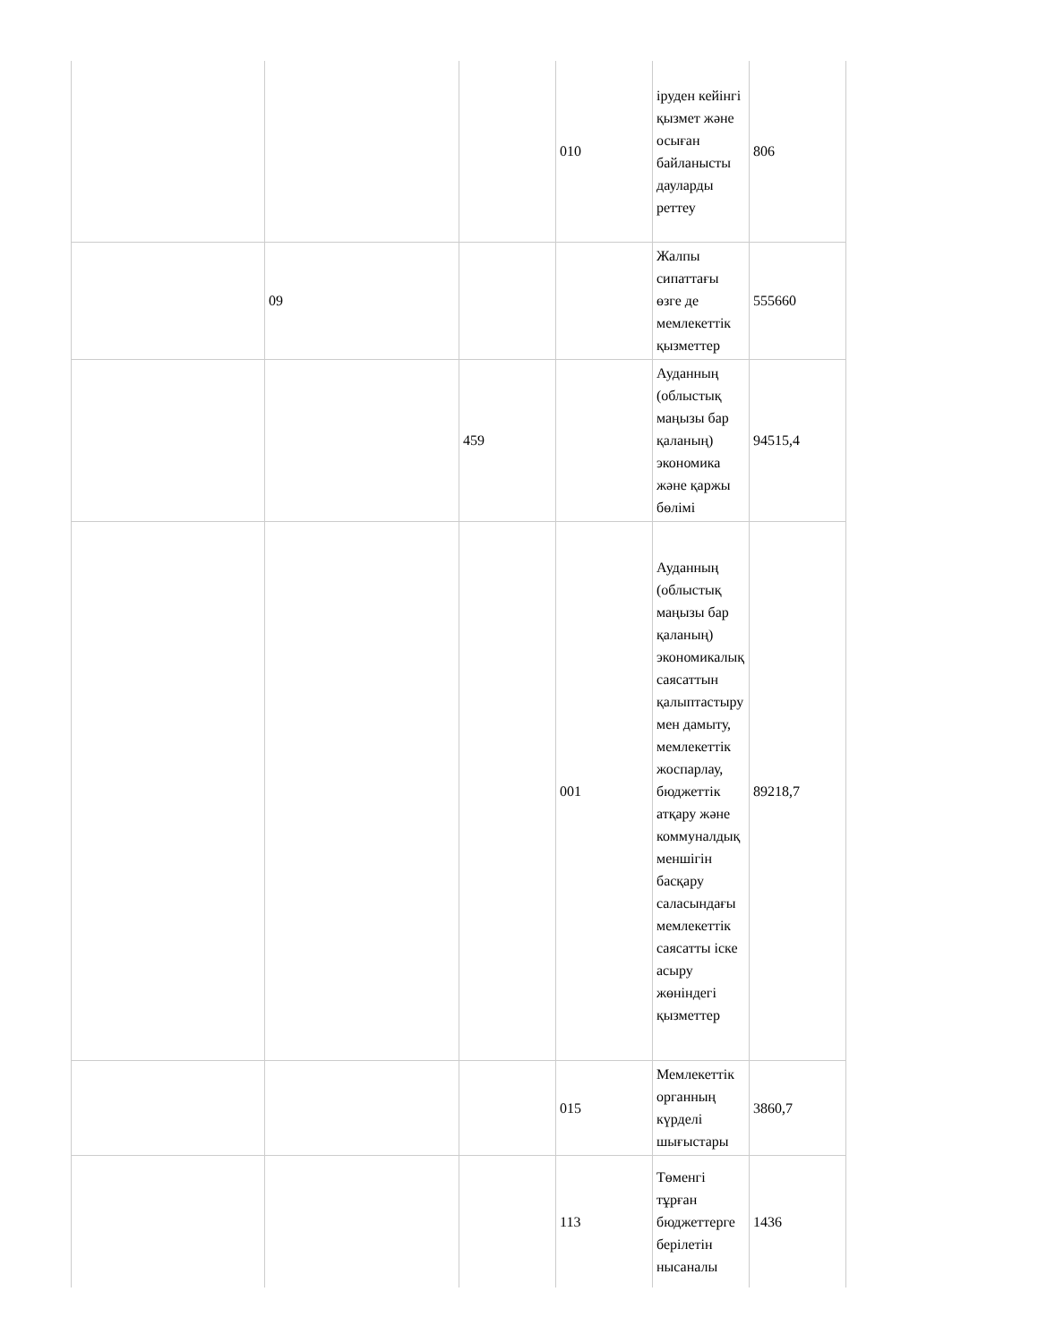| | | | 010 | іруден кейінгі қызмет және осыған байланысты дауларды реттеу | 806 |
| | 09 | | | Жалпы сипаттағы өзге де мемлекеттік қызметтер | 555660 |
| | | 459 | | Ауданның (облыстық маңызы бар қаланың) экономика және қаржы бөлімі | 94515,4 |
| | | | 001 | Ауданның (облыстық маңызы бар қаланың) экономикалық саясаттын қалыптастыру мен дамыту, мемлекеттік жоспарлау, бюджеттік атқару және коммуналдық меншігін басқару саласындағы мемлекеттік саясатты іске асыру жөніндегі қызметтер | 89218,7 |
| | | | 015 | Мемлекеттік органның күрделі шығыстары | 3860,7 |
| | | | 113 | Төменгі тұрған бюджеттерге берілетін нысаналы | 1436 |